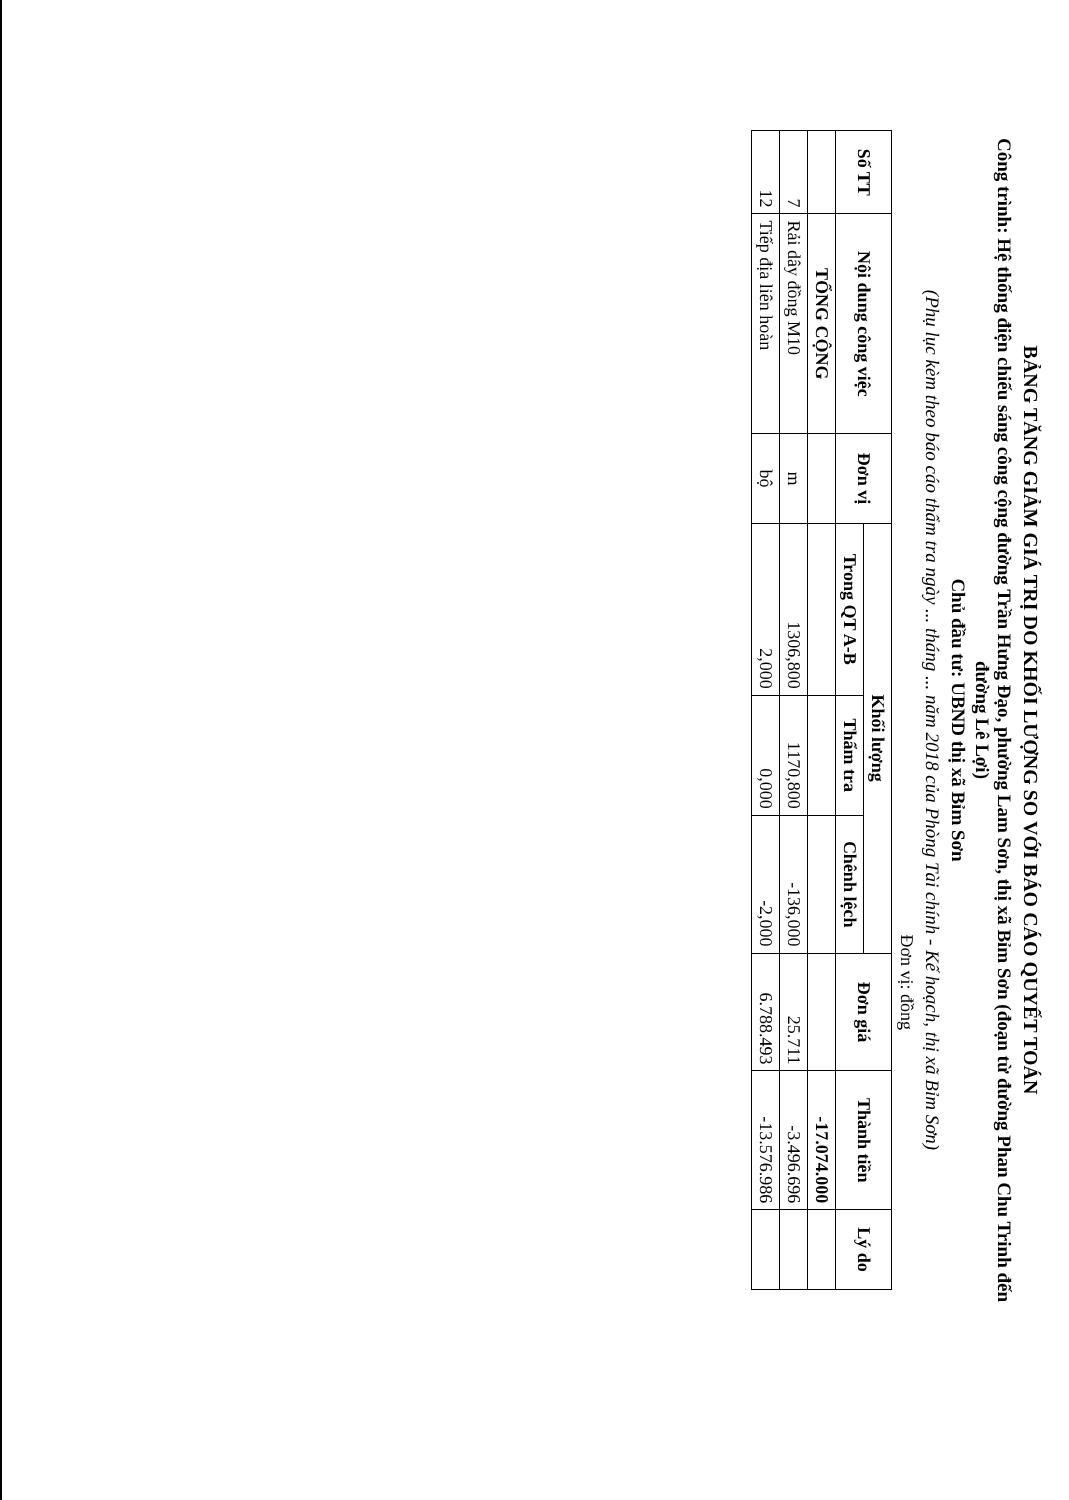BẢNG TĂNG GIẢM GIÁ TRỊ DO KHỐI LƯỢNG SO VỚI BÁO CÁO QUYẾT TOÁN
Công trình: Hệ thống điện chiếu sáng công cộng đường Trần Hưng Đạo, phường Lam Sơn, thị xã Bỉm Sơn (đoạn từ đường Phan Chu Trinh đến đường Lê Lợi)
Chủ đầu tư: UBND thị xã Bỉm Sơn
(Phụ lục kèm theo báo cáo thẩm tra ngày ... tháng ... năm 2018 của Phòng Tài chính - Kế hoạch, thị xã Bỉm Sơn)
Đơn vị: đồng
| Số TT | Nội dung công việc | Đơn vị | Khối lượng | | | Đơn giá | Thành tiền | Lý do |
| --- | --- | --- | --- | --- | --- | --- | --- | --- |
| | | | Trong QT A-B | Thẩm tra | Chênh lệch | | | |
| | TỔNG CỘNG | | | | | | -17.074.000 | |
| 7 | Rải dây đồng M10 | m | 1306,800 | 1170,800 | -136,000 | 25.711 | -3.496.696 | |
| 12 | Tiếp địa liên hoàn | bộ | 2,000 | 0,000 | -2,000 | 6.788.493 | -13.576.986 | |